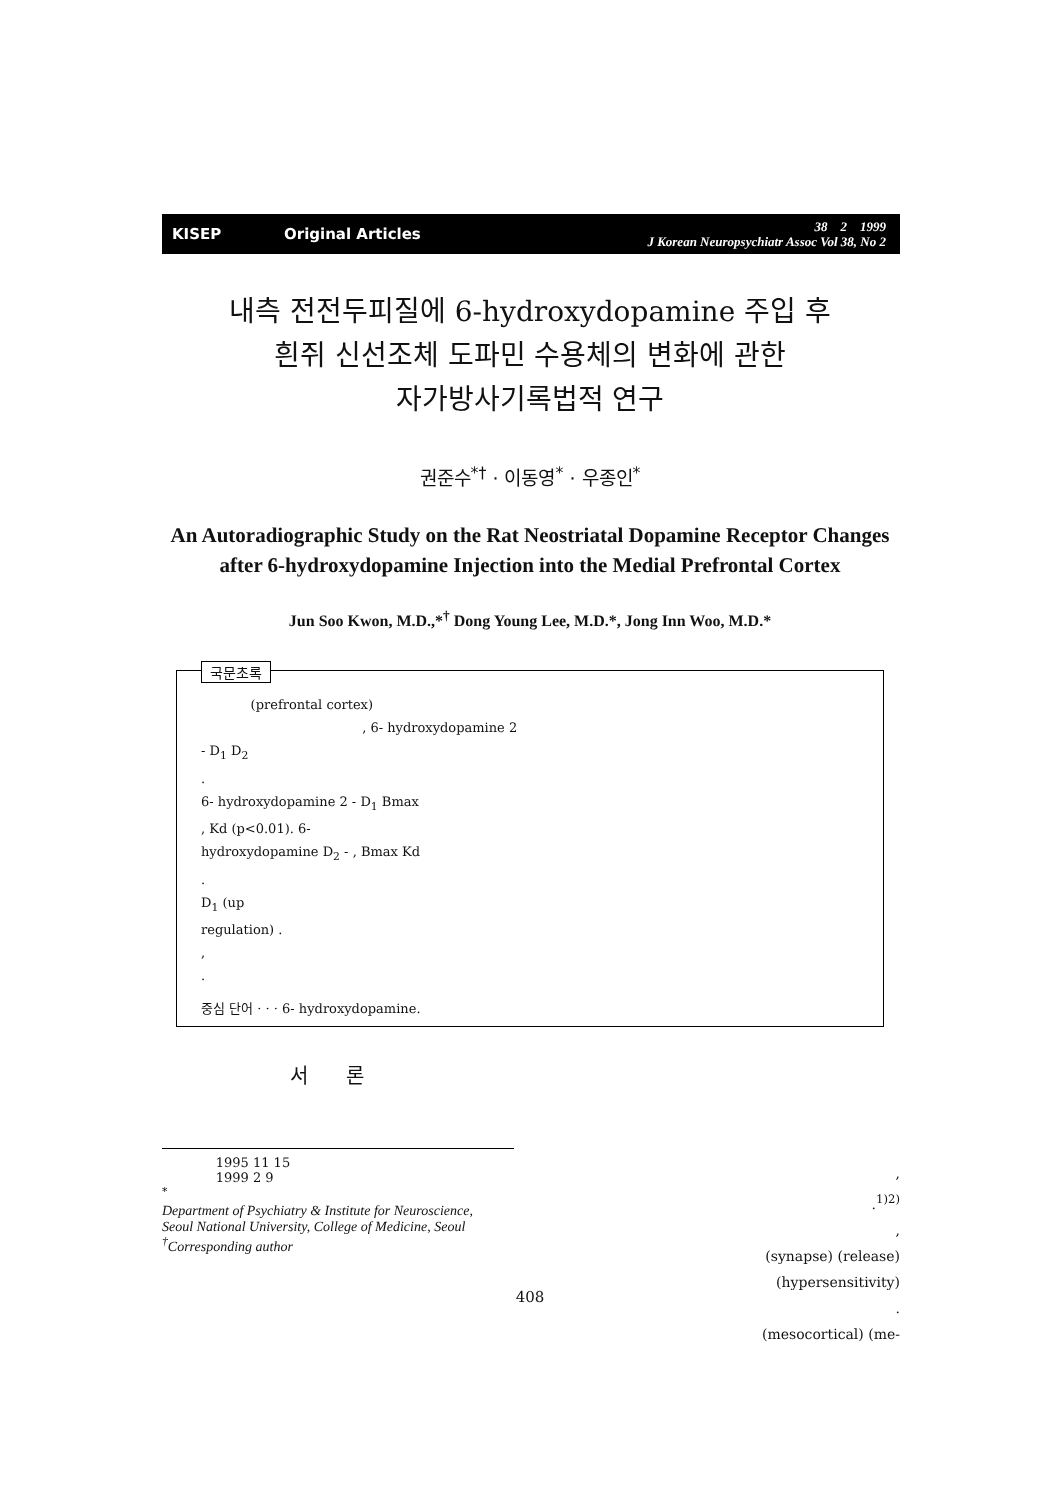KISEP Original Articles
38 2 1999
J Korean Neuropsychiatr Assoc Vol 38, No 2
내측 전전두피질에 6-hydroxydopamine 주입 후
흰쥐 신선조체 도파민 수용체의 변화에 관한
자가방사기록법적 연구
권준수<sup>*†</sup> · 이동영<sup>*</sup> · 우종인<sup>*</sup>
An Autoradiographic Study on the Rat Neostriatal Dopamine Receptor Changes
after 6-hydroxydopamine Injection into the Medial Prefrontal Cortex
Jun Soo Kwon, M.D.,*<sup>†</sup> Dong Young Lee, M.D.*, Jong Inn Woo, M.D.*
국문초록
(prefrontal cortex)
, 6- hydroxydopamine 2
- D<sub>1</sub> D<sub>2</sub>
.
6- hydroxydopamine 2 - D<sub>1</sub> Bmax
, Kd (p<0.01). 6-
hydroxydopamine D<sub>2</sub> - , Bmax Kd
.
D<sub>1</sub> (up
regulation) .
,
.
중심 단어 · · · 6- hydroxydopamine.
서 론
,
.<sup>1)2)</sup>
,
(synapse) (release)
(hypersensitivity)
.
(mesocortical) (me-
1995 11 15
1999 2 9
<sup>*</sup>
Department of Psychiatry & Institute for Neuroscience,
Seoul National University, College of Medicine, Seoul
<sup>†</sup> Corresponding author
408